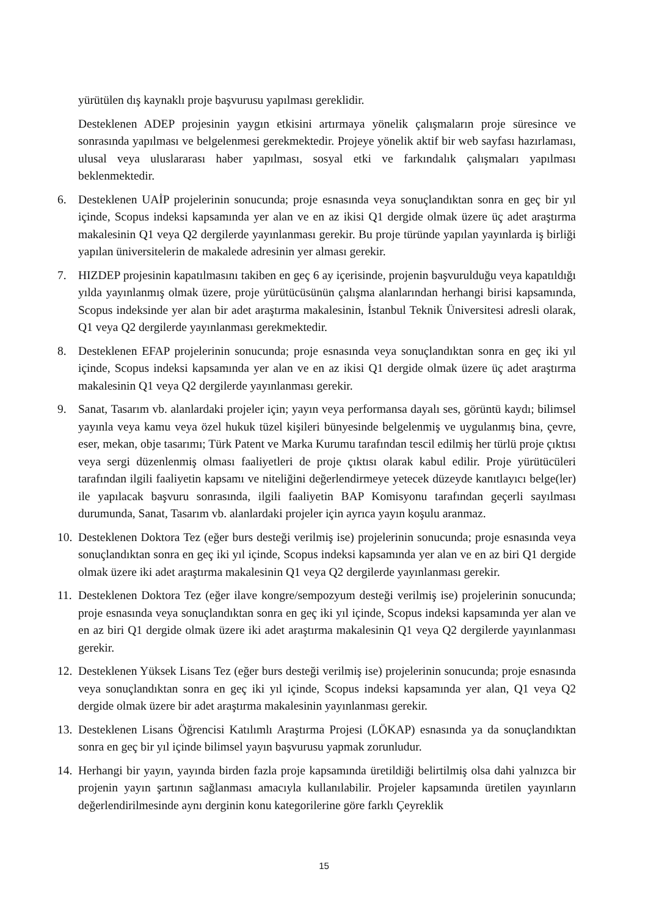yürütülen dış kaynaklı proje başvurusu yapılması gereklidir.
Desteklenen ADEP projesinin yaygın etkisini artırmaya yönelik çalışmaların proje süresince ve sonrasında yapılması ve belgelenmesi gerekmektedir. Projeye yönelik aktif bir web sayfası hazırlaması, ulusal veya uluslararası haber yapılması, sosyal etki ve farkındalık çalışmaları yapılması beklenmektedir.
6. Desteklenen UAİP projelerinin sonucunda; proje esnasında veya sonuçlandıktan sonra en geç bir yıl içinde, Scopus indeksi kapsamında yer alan ve en az ikisi Q1 dergide olmak üzere üç adet araştırma makalesinin Q1 veya Q2 dergilerde yayınlanması gerekir. Bu proje türünde yapılan yayınlarda iş birliği yapılan üniversitelerin de makalede adresinin yer alması gerekir.
7. HIZDEP projesinin kapatılmasını takiben en geç 6 ay içerisinde, projenin başvurulduğu veya kapatıldığı yılda yayınlanmış olmak üzere, proje yürütücüsünün çalışma alanlarından herhangi birisi kapsamında, Scopus indeksinde yer alan bir adet araştırma makalesinin, İstanbul Teknik Üniversitesi adresli olarak, Q1 veya Q2 dergilerde yayınlanması gerekmektedir.
8. Desteklenen EFAP projelerinin sonucunda; proje esnasında veya sonuçlandıktan sonra en geç iki yıl içinde, Scopus indeksi kapsamında yer alan ve en az ikisi Q1 dergide olmak üzere üç adet araştırma makalesinin Q1 veya Q2 dergilerde yayınlanması gerekir.
9. Sanat, Tasarım vb. alanlardaki projeler için; yayın veya performansa dayalı ses, görüntü kaydı; bilimsel yayınla veya kamu veya özel hukuk tüzel kişileri bünyesinde belgelenmiş ve uygulanmış bina, çevre, eser, mekan, obje tasarımı; Türk Patent ve Marka Kurumu tarafından tescil edilmiş her türlü proje çıktısı veya sergi düzenlenmiş olması faaliyetleri de proje çıktısı olarak kabul edilir. Proje yürütücüleri tarafından ilgili faaliyetin kapsamı ve niteliğini değerlendirmeye yetecek düzeyde kanıtlayıcı belge(ler) ile yapılacak başvuru sonrasında, ilgili faaliyetin BAP Komisyonu tarafından geçerli sayılması durumunda, Sanat, Tasarım vb. alanlardaki projeler için ayrıca yayın koşulu aranmaz.
10.
Desteklenen Doktora Tez (eğer burs desteği verilmiş ise) projelerinin sonucunda; proje esnasında veya sonuçlandıktan sonra en geç iki yıl içinde, Scopus indeksi kapsamında yer alan ve en az biri Q1 dergide olmak üzere iki adet araştırma makalesinin Q1 veya Q2 dergilerde yayınlanması gerekir.
11.
Desteklenen Doktora Tez (eğer ilave kongre/sempozyum desteği verilmiş ise) projelerinin sonucunda; proje esnasında veya sonuçlandıktan sonra en geç iki yıl içinde, Scopus indeksi kapsamında yer alan ve en az biri Q1 dergide olmak üzere iki adet araştırma makalesinin Q1 veya Q2 dergilerde yayınlanması gerekir.
12.
Desteklenen Yüksek Lisans Tez (eğer burs desteği verilmiş ise) projelerinin sonucunda; proje esnasında veya sonuçlandıktan sonra en geç iki yıl içinde, Scopus indeksi kapsamında yer alan, Q1 veya Q2 dergide olmak üzere bir adet araştırma makalesinin yayınlanması gerekir.
13.
Desteklenen Lisans Öğrencisi Katılımlı Araştırma Projesi (LÖKAP) esnasında ya da sonuçlandıktan sonra en geç bir yıl içinde bilimsel yayın başvurusu yapmak zorunludur.
14.
Herhangi bir yayın, yayında birden fazla proje kapsamında üretildiği belirtilmiş olsa dahi yalnızca bir projenin yayın şartının sağlanması amacıyla kullanılabilir. Projeler kapsamında üretilen yayınların değerlendirilmesinde aynı derginin konu kategorilerine göre farklı Çeyreklik
15